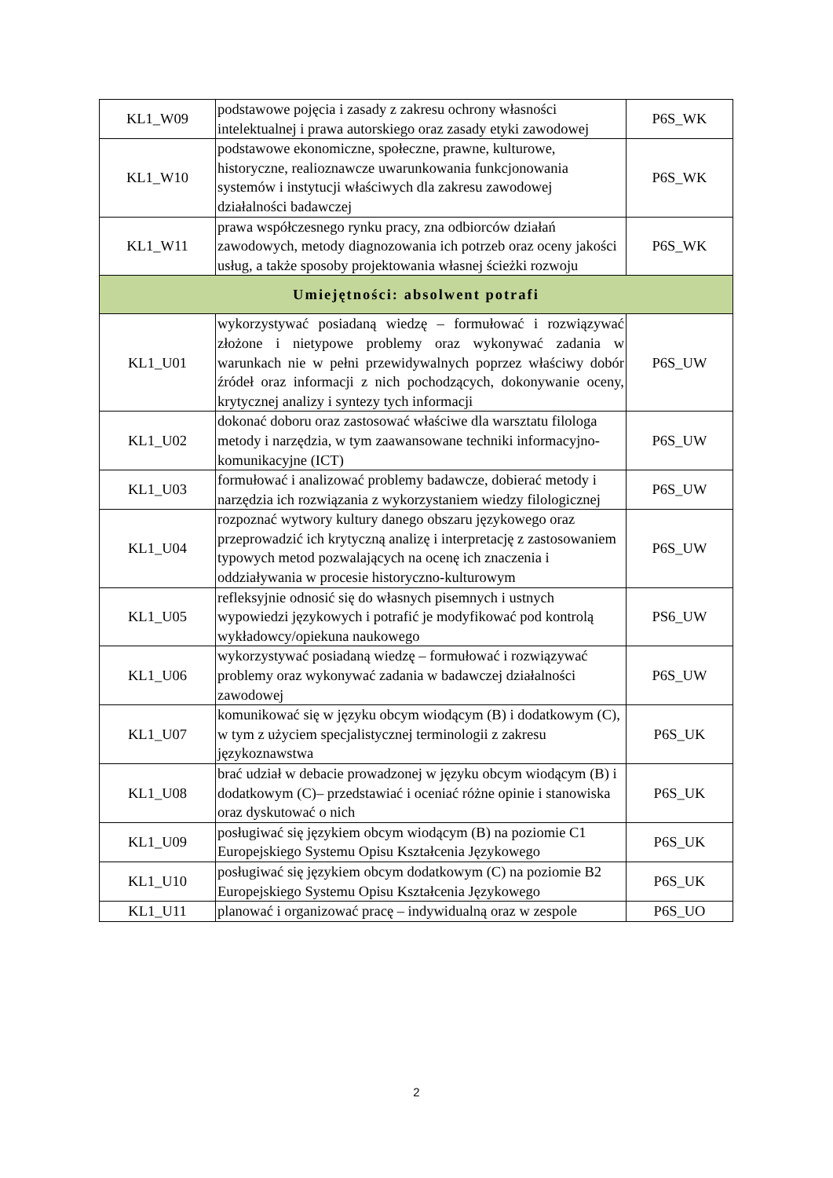| KL1_W09 | podstawowe pojęcia i zasady z zakresu ochrony własności intelektualnej i prawa autorskiego oraz zasady etyki zawodowej | P6S_WK |
| KL1_W10 | podstawowe ekonomiczne, społeczne, prawne, kulturowe, historyczne, realioznawcze uwarunkowania funkcjonowania systemów i instytucji właściwych dla zakresu zawodowej działalności badawczej | P6S_WK |
| KL1_W11 | prawa współczesnego rynku pracy, zna odbiorców działań zawodowych, metody diagnozowania ich potrzeb oraz oceny jakości usług, a także sposoby projektowania własnej ścieżki rozwoju | P6S_WK |
| Umiejętności: absolwent potrafi | | |
| KL1_U01 | wykorzystywać posiadaną wiedzę – formułować i rozwiązywać złożone i nietypowe problemy oraz wykonywać zadania w warunkach nie w pełni przewidywalnych poprzez właściwy dobór źródeł oraz informacji z nich pochodzących, dokonywanie oceny, krytycznej analizy i syntezy tych informacji | P6S_UW |
| KL1_U02 | dokonać doboru oraz zastosować właściwe dla warsztatu filologa metody i narzędzia, w tym zaawansowane techniki informacyjno-komunikacyjne (ICT) | P6S_UW |
| KL1_U03 | formułować i analizować problemy badawcze, dobierać metody i narzędzia ich rozwiązania z wykorzystaniem wiedzy filologicznej | P6S_UW |
| KL1_U04 | rozpoznać wytwory kultury danego obszaru językowego oraz przeprowadzić ich krytyczną analizę i interpretację z zastosowaniem typowych metod pozwalających na ocenę ich znaczenia i oddziaływania w procesie historyczno-kulturowym | P6S_UW |
| KL1_U05 | refleksyjnie odnosić się do własnych pisemnych i ustnych wypowiedzi językowych i potrafić je modyfikować pod kontrolą wykładowcy/opiekuna naukowego | PS6_UW |
| KL1_U06 | wykorzystywać posiadaną wiedzę – formułować i rozwiązywać problemy oraz wykonywać zadania w badawczej działalności zawodowej | P6S_UW |
| KL1_U07 | komunikować się w języku obcym wiodącym (B) i dodatkowym (C), w tym z użyciem specjalistycznej terminologii z zakresu językoznawstwa | P6S_UK |
| KL1_U08 | brać udział w debacie prowadzonej w języku obcym wiodącym (B) i dodatkowym (C)– przedstawiać i oceniać różne opinie i stanowiska oraz dyskutować o nich | P6S_UK |
| KL1_U09 | posługiwać się językiem obcym wiodącym (B) na poziomie C1 Europejskiego Systemu Opisu Kształcenia Językowego | P6S_UK |
| KL1_U10 | posługiwać się językiem obcym dodatkowym (C) na poziomie B2 Europejskiego Systemu Opisu Kształcenia Językowego | P6S_UK |
| KL1_U11 | planować i organizować pracę – indywidualną oraz w zespole | P6S_UO |
2